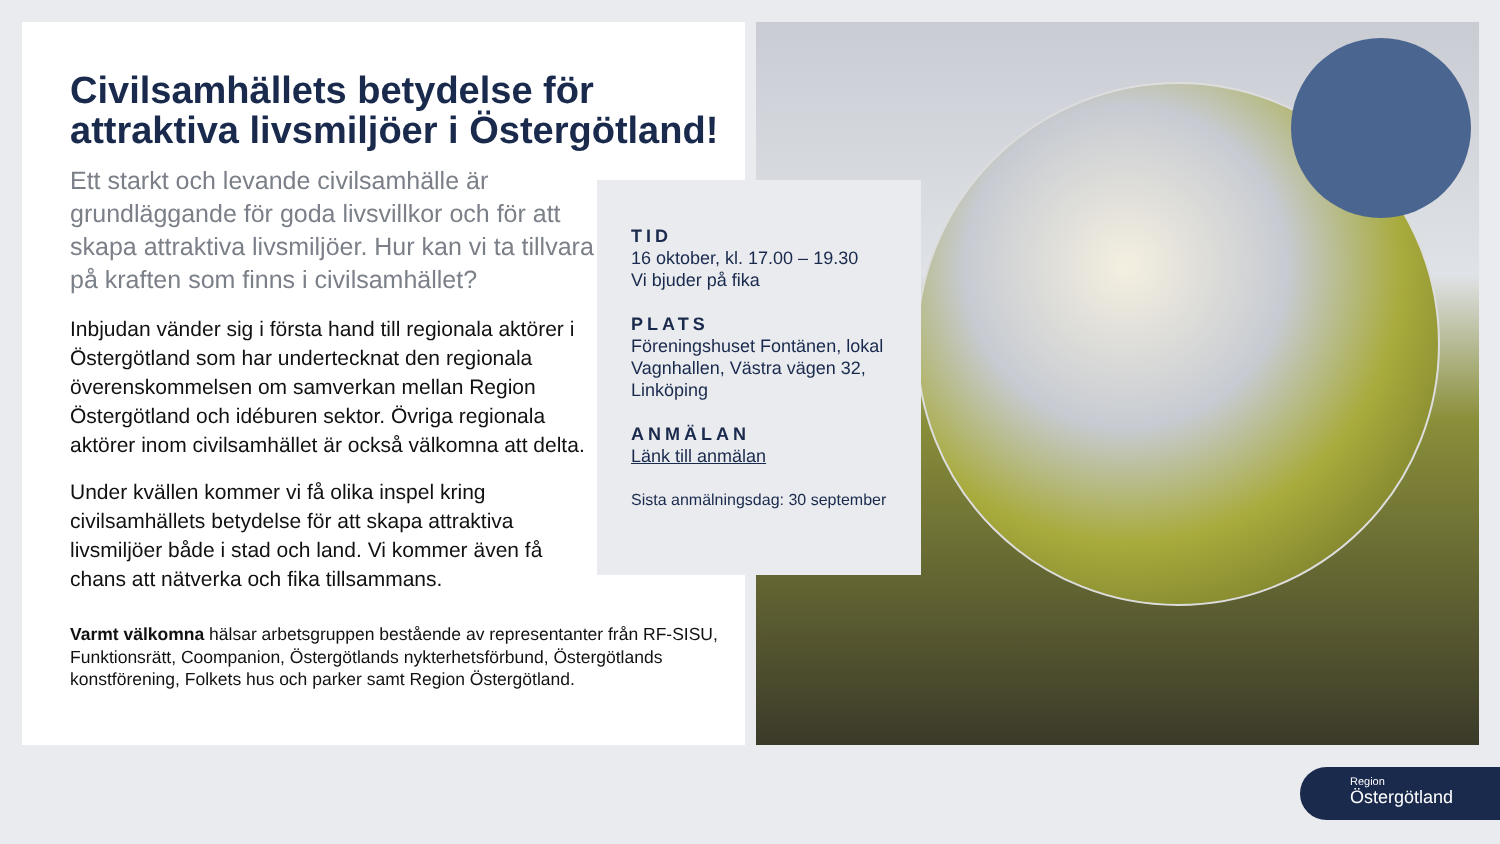Civilsamhällets betydelse för attraktiva livsmiljöer i Östergötland!
Ett starkt och levande civilsamhälle är grundläggande för goda livsvillkor och för att skapa attraktiva livsmiljöer. Hur kan vi ta tillvara på kraften som finns i civilsamhället?
Inbjudan vänder sig i första hand till regionala aktörer i Östergötland som har undertecknat den regionala överenskommelsen om samverkan mellan Region Östergötland och idéburen sektor. Övriga regionala aktörer inom civilsamhället är också välkomna att delta.
Under kvällen kommer vi få olika inspel kring civilsamhällets betydelse för att skapa attraktiva livsmiljöer både i stad och land. Vi kommer även få chans att nätverka och fika tillsammans.
Varmt välkomna hälsar arbetsgruppen bestående av representanter från RF-SISU, Funktionsrätt, Coompanion, Östergötlands nykterhetsförbund, Östergötlands konstförening, Folkets hus och parker samt Region Östergötland.
TID
16 oktober, kl. 17.00 – 19.30
Vi bjuder på fika
PLATS
Föreningshuset Fontänen, lokal Vagnhallen, Västra vägen 32, Linköping
ANMÄLAN
Länk till anmälan
Sista anmälningsdag: 30 september
Region
Östergötland